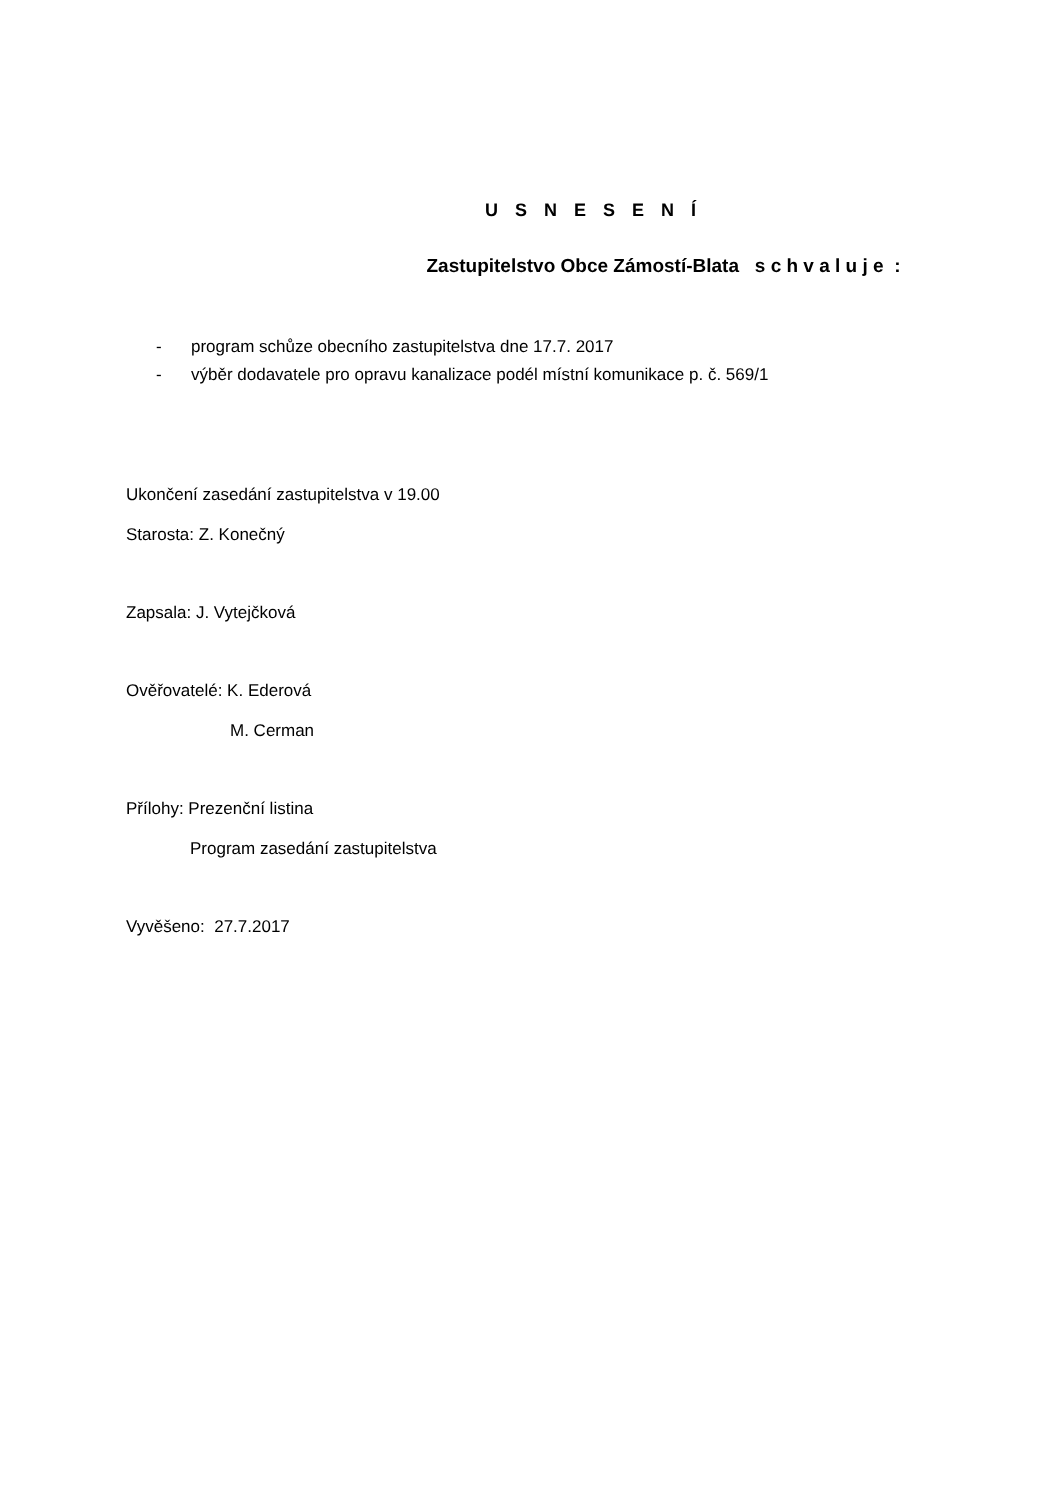U S N E S E N Í
Zastupitelstvo Obce Zámostí-Blata s c h v a l u j e :
- program schůze obecního zastupitelstva dne 17.7. 2017
- výběr dodavatele pro opravu kanalizace podél místní komunikace p. č. 569/1
Ukončení zasedání zastupitelstva v 19.00
Starosta: Z. Konečný
Zapsala: J. Vytejčková
Ověřovatelé: K. Ederová
M. Cerman
Přílohy: Prezenční listina
Program zasedání zastupitelstva
Vyvěšeno: 27.7.2017